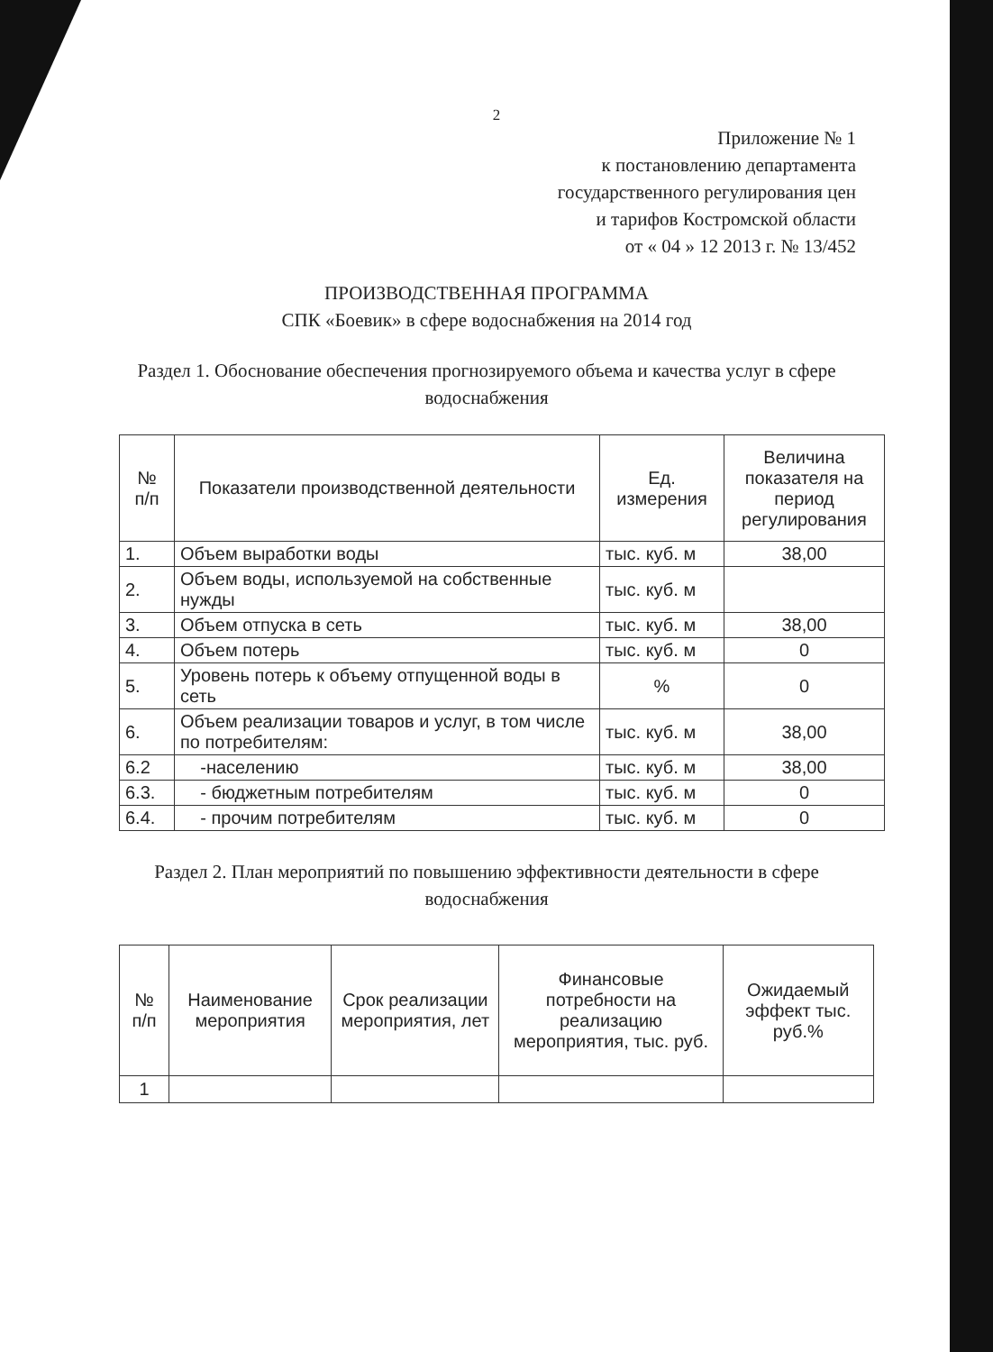2
Приложение № 1
к постановлению департамента
государственного регулирования цен
и тарифов Костромской области
от « 04 » 12 2013 г. № 13/452
ПРОИЗВОДСТВЕННАЯ ПРОГРАММА
СПК «Боевик» в сфере водоснабжения на 2014 год
Раздел 1. Обоснование обеспечения прогнозируемого объема и качества услуг в сфере водоснабжения
| № п/п | Показатели производственной деятельности | Ед. измерения | Величина показателя на период регулирования |
| --- | --- | --- | --- |
| 1. | Объем выработки воды | тыс. куб. м | 38,00 |
| 2. | Объем воды, используемой на собственные нужды | тыс. куб. м | |
| 3. | Объем отпуска в сеть | тыс. куб. м | 38,00 |
| 4. | Объем потерь | тыс. куб. м | 0 |
| 5. | Уровень потерь к объему отпущенной воды в сеть | % | 0 |
| 6. | Объем реализации товаров и услуг, в том числе по потребителям: | тыс. куб. м | 38,00 |
| 6.2 | -населению | тыс. куб. м | 38,00 |
| 6.3. | - бюджетным потребителям | тыс. куб. м | 0 |
| 6.4. | - прочим потребителям | тыс. куб. м | 0 |
Раздел 2. План мероприятий по повышению эффективности деятельности в сфере водоснабжения
| № п/п | Наименование мероприятия | Срок реализации мероприятия, лет | Финансовые потребности на реализацию мероприятия, тыс. руб. | Ожидаемый эффект тыс. руб.% |
| --- | --- | --- | --- | --- |
| 1 | | | | |